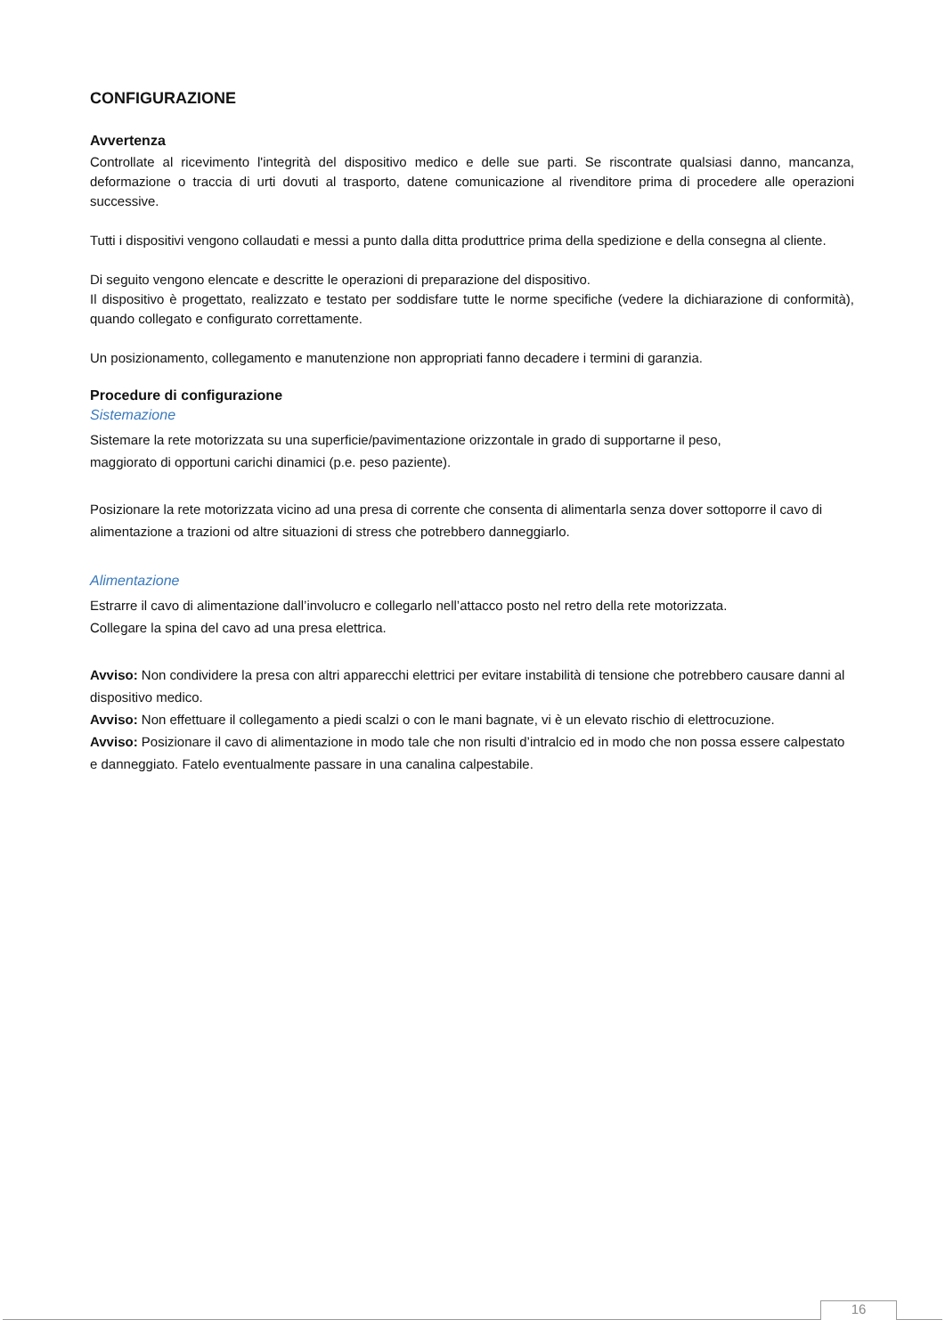CONFIGURAZIONE
Avvertenza
Controllate al ricevimento l'integrità del dispositivo medico e delle sue parti. Se riscontrate qualsiasi danno, mancanza, deformazione o traccia di urti dovuti al trasporto, datene comunicazione al rivenditore prima di procedere alle operazioni successive.
Tutti i dispositivi vengono collaudati e messi a punto dalla ditta produttrice prima della spedizione e della consegna al cliente.
Di seguito vengono elencate e descritte le operazioni di preparazione del dispositivo.
Il dispositivo è progettato, realizzato e testato per soddisfare tutte le norme specifiche (vedere la dichiarazione di conformità), quando collegato e configurato correttamente.
Un posizionamento, collegamento e manutenzione non appropriati fanno decadere i termini di garanzia.
Procedure di configurazione
Sistemazione
Sistemare la rete motorizzata su una superficie/pavimentazione orizzontale in grado di supportarne il peso,
maggiorato di opportuni carichi dinamici (p.e. peso paziente).
Posizionare la rete motorizzata vicino ad una presa di corrente che consenta di alimentarla senza dover sottoporre il cavo di alimentazione a trazioni od altre situazioni di stress che potrebbero danneggiarlo.
Alimentazione
Estrarre il cavo di alimentazione dall’involucro e collegarlo nell’attacco posto nel retro della rete motorizzata.
Collegare la spina del cavo ad una presa elettrica.
Avviso: Non condividere la presa con altri apparecchi elettrici per evitare instabilità di tensione che potrebbero causare danni al dispositivo medico.
Avviso: Non effettuare il collegamento a piedi scalzi o con le mani bagnate, vi è un elevato rischio di elettrocuzione.
Avviso: Posizionare il cavo di alimentazione in modo tale che non risulti d’intralcio ed in modo che non possa essere calpestato e danneggiato. Fatelo eventualmente passare in una canalina calpestabile.
16